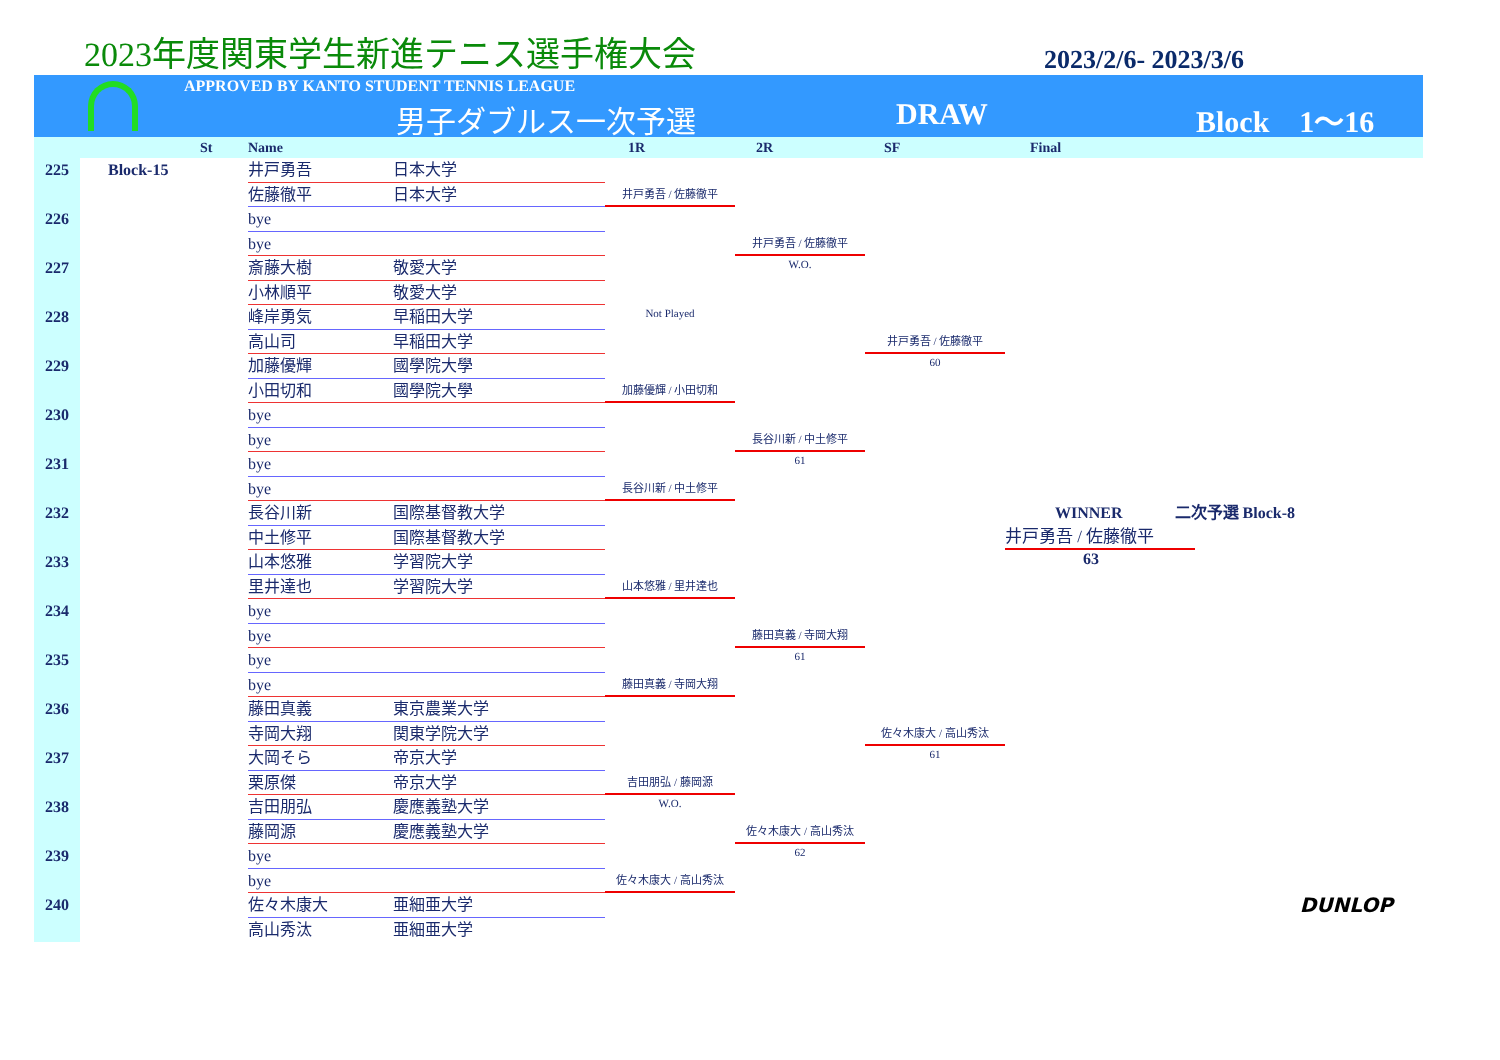2023年度関東学生新進テニス選手権大会
2023/2/6- 2023/3/6
APPROVED BY KANTO STUDENT TENNIS LEAGUE
男子ダブルス一次予選 DRAW Block　1～16
St Name 1R 2R SF Final
225
Block-15
井戸勇吾
日本大学
佐藤徹平
日本大学
井戸勇吾 / 佐藤徹平
226
bye
bye
井戸勇吾 / 佐藤徹平
W.O.
227
斎藤大樹
敬愛大学
小林順平
敬愛大学
Not Played
228
峰岸勇気
早稲田大学
高山司
早稲田大学
井戸勇吾 / 佐藤徹平
60
229
加藤優輝
國學院大學
小田切和
國學院大學
加藤優輝 / 小田切和
230
bye
bye
長谷川新 / 中土修平
61
231
bye
bye
長谷川新 / 中土修平
232
長谷川新
国際基督教大学
WINNER　　　 二次予選 Block-8
中土修平
国際基督教大学
井戸勇吾 / 佐藤徹平
63
233
山本悠雅
学習院大学
里井達也
学習院大学
山本悠雅 / 里井達也
234
bye
bye
藤田真義 / 寺岡大翔
61
235
bye
bye
藤田真義 / 寺岡大翔
236
藤田真義
東京農業大学
寺岡大翔
関東学院大学
佐々木康大 / 高山秀汰
61
237
大岡そら
帝京大学
栗原傑
帝京大学
吉田朋弘 / 藤岡源
W.O.
238
吉田朋弘
慶應義塾大学
藤岡源
慶應義塾大学
佐々木康大 / 高山秀汰
62
239
bye
bye
佐々木康大 / 高山秀汰
240
佐々木康大
亜細亜大学
DUNLOP
高山秀汰
亜細亜大学